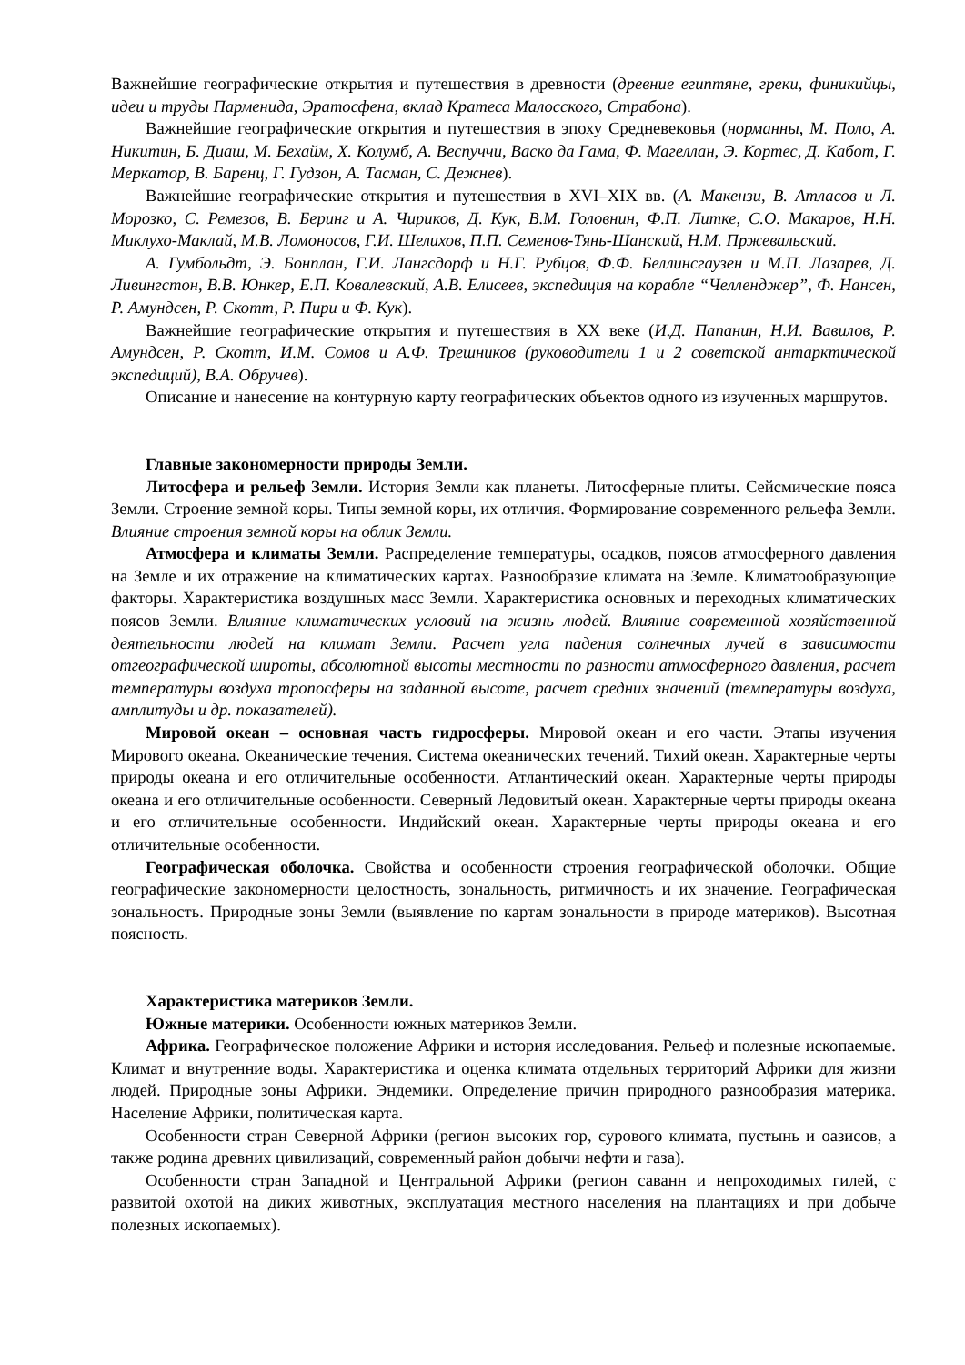Важнейшие географические открытия и путешествия в древности (древние египтяне, греки, финикийцы, идеи и труды Парменида, Эратосфена, вклад Кратеса Малосского, Страбона).
Важнейшие географические открытия и путешествия в эпоху Средневековья (норманны, М. Поло, А. Никитин, Б. Диаш, М. Бехайм, Х. Колумб, А. Веспуччи, Васко да Гама, Ф. Магеллан, Э. Кортес, Д. Кабот, Г. Меркатор, В. Баренц, Г. Гудзон, А. Тасман, С. Дежнев).
Важнейшие географические открытия и путешествия в XVI–XIX вв. (А. Макензи, В. Атласов и Л. Морозко, С. Ремезов, В. Беринг и А. Чириков, Д. Кук, В.М. Головнин, Ф.П. Литке, С.О. Макаров, Н.Н. Миклухо-Маклай, М.В. Ломоносов, Г.И. Шелихов, П.П. Семенов-Тянь-Шанский, Н.М. Пржевальский.
А. Гумбольдт, Э. Бонплан, Г.И. Лангсдорф и Н.Г. Рубцов, Ф.Ф. Беллинсгаузен и М.П. Лазарев, Д. Ливингстон, В.В. Юнкер, Е.П. Ковалевский, А.В. Елисеев, экспедиция на корабле “Челленджер”, Ф. Нансен, Р. Амундсен, Р. Скотт, Р. Пири и Ф. Кук).
Важнейшие географические открытия и путешествия в XX веке (И.Д. Папанин, Н.И. Вавилов, Р. Амундсен, Р. Скотт, И.М. Сомов и А.Ф. Трешников (руководители 1 и 2 советской антарктической экспедиций), В.А. Обручев).
Описание и нанесение на контурную карту географических объектов одного из изученных маршрутов.
Главные закономерности природы Земли.
Литосфера и рельеф Земли. История Земли как планеты. Литосферные плиты. Сейсмические пояса Земли. Строение земной коры. Типы земной коры, их отличия. Формирование современного рельефа Земли. Влияние строения земной коры на облик Земли.
Атмосфера и климаты Земли. Распределение температуры, осадков, поясов атмосферного давления на Земле и их отражение на климатических картах. Разнообразие климата на Земле. Климатообразующие факторы. Характеристика воздушных масс Земли. Характеристика основных и переходных климатических поясов Земли. Влияние климатических условий на жизнь людей. Влияние современной хозяйственной деятельности людей на климат Земли. Расчет угла падения солнечных лучей в зависимости отгеографической широты, абсолютной высоты местности по разности атмосферного давления, расчет температуры воздуха тропосферы на заданной высоте, расчет средних значений (температуры воздуха, амплитуды и др. показателей).
Мировой океан – основная часть гидросферы. Мировой океан и его части. Этапы изучения Мирового океана. Океанические течения. Система океанических течений. Тихий океан. Характерные черты природы океана и его отличительные особенности. Атлантический океан. Характерные черты природы океана и его отличительные особенности. Северный Ледовитый океан. Характерные черты природы океана и его отличительные особенности. Индийский океан. Характерные черты природы океана и его отличительные особенности.
Географическая оболочка. Свойства и особенности строения географической оболочки. Общие географические закономерности целостность, зональность, ритмичность и их значение. Географическая зональность. Природные зоны Земли (выявление по картам зональности в природе материков). Высотная поясность.
Характеристика материков Земли.
Южные материки. Особенности южных материков Земли.
Африка. Географическое положение Африки и история исследования. Рельеф и полезные ископаемые. Климат и внутренние воды. Характеристика и оценка климата отдельных территорий Африки для жизни людей. Природные зоны Африки. Эндемики. Определение причин природного разнообразия материка. Население Африки, политическая карта.
Особенности стран Северной Африки (регион высоких гор, сурового климата, пустынь и оазисов, а также родина древних цивилизаций, современный район добычи нефти и газа).
Особенности стран Западной и Центральной Африки (регион саванн и непроходимых гилей, с развитой охотой на диких животных, эксплуатация местного населения на плантациях и при добыче полезных ископаемых).